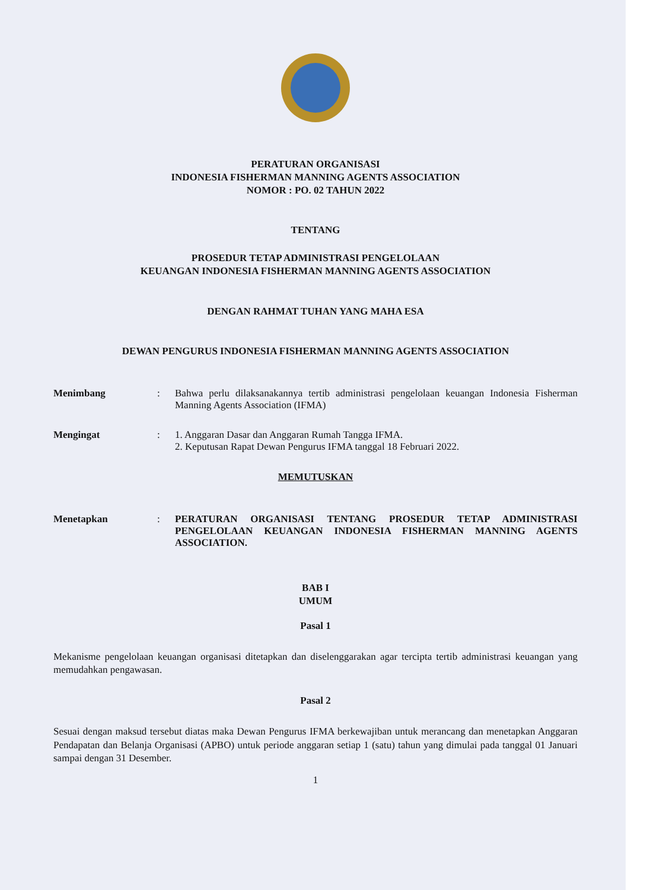PERATURAN ORGANISASI
INDONESIA FISHERMAN MANNING AGENTS ASSOCIATION
NOMOR : PO. 02 TAHUN 2022
TENTANG
PROSEDUR TETAP ADMINISTRASI PENGELOLAAN
KEUANGAN INDONESIA FISHERMAN MANNING AGENTS ASSOCIATION
DENGAN RAHMAT TUHAN YANG MAHA ESA
DEWAN PENGURUS INDONESIA FISHERMAN MANNING AGENTS ASSOCIATION
Menimbang : Bahwa perlu dilaksanakannya tertib administrasi pengelolaan keuangan Indonesia Fisherman Manning Agents Association (IFMA)
Mengingat : 1. Anggaran Dasar dan Anggaran Rumah Tangga IFMA.
2. Keputusan Rapat Dewan Pengurus IFMA tanggal 18 Februari 2022.
MEMUTUSKAN
Menetapkan : PERATURAN ORGANISASI TENTANG PROSEDUR TETAP ADMINISTRASI PENGELOLAAN KEUANGAN INDONESIA FISHERMAN MANNING AGENTS ASSOCIATION.
BAB I
UMUM
Pasal 1
Mekanisme pengelolaan keuangan organisasi ditetapkan dan diselenggarakan agar tercipta tertib administrasi keuangan yang memudahkan pengawasan.
Pasal 2
Sesuai dengan maksud tersebut diatas maka Dewan Pengurus IFMA berkewajiban untuk merancang dan menetapkan Anggaran Pendapatan dan Belanja Organisasi (APBO) untuk periode anggaran setiap 1 (satu) tahun yang dimulai pada tanggal 01 Januari sampai dengan 31 Desember.
1